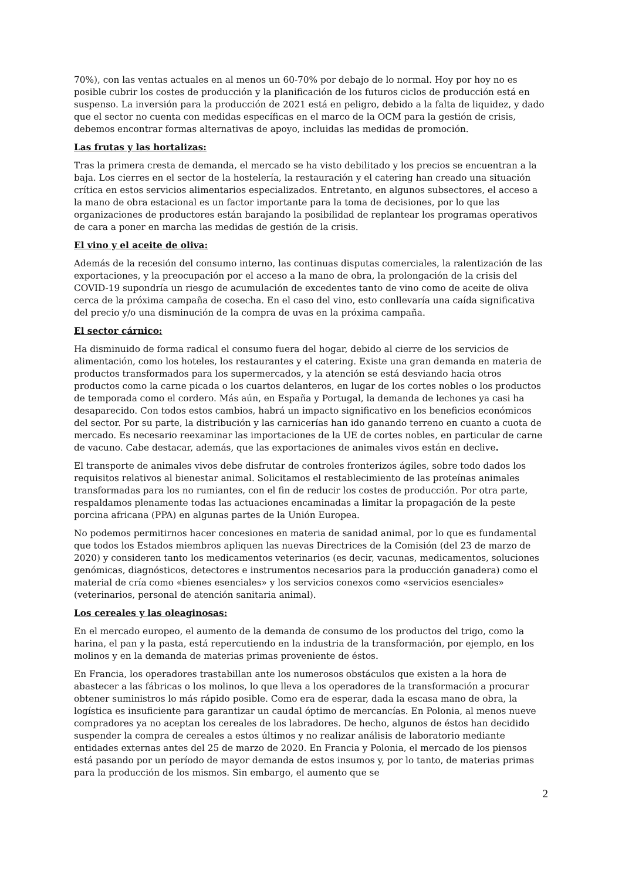70%), con las ventas actuales en al menos un 60-70% por debajo de lo normal. Hoy por hoy no es posible cubrir los costes de producción y la planificación de los futuros ciclos de producción está en suspenso. La inversión para la producción de 2021 está en peligro, debido a la falta de liquidez, y dado que el sector no cuenta con medidas específicas en el marco de la OCM para la gestión de crisis, debemos encontrar formas alternativas de apoyo, incluidas las medidas de promoción.
Las frutas y las hortalizas:
Tras la primera cresta de demanda, el mercado se ha visto debilitado y los precios se encuentran a la baja. Los cierres en el sector de la hostelería, la restauración y el catering han creado una situación crítica en estos servicios alimentarios especializados. Entretanto, en algunos subsectores, el acceso a la mano de obra estacional es un factor importante para la toma de decisiones, por lo que las organizaciones de productores están barajando la posibilidad de replantear los programas operativos de cara a poner en marcha las medidas de gestión de la crisis.
El vino y el aceite de oliva:
Además de la recesión del consumo interno, las continuas disputas comerciales, la ralentización de las exportaciones, y la preocupación por el acceso a la mano de obra, la prolongación de la crisis del COVID-19 supondría un riesgo de acumulación de excedentes tanto de vino como de aceite de oliva cerca de la próxima campaña de cosecha. En el caso del vino, esto conllevaría una caída significativa del precio y/o una disminución de la compra de uvas en la próxima campaña.
El sector cárnico:
Ha disminuido de forma radical el consumo fuera del hogar, debido al cierre de los servicios de alimentación, como los hoteles, los restaurantes y el catering. Existe una gran demanda en materia de productos transformados para los supermercados, y la atención se está desviando hacia otros productos como la carne picada o los cuartos delanteros, en lugar de los cortes nobles o los productos de temporada como el cordero. Más aún, en España y Portugal, la demanda de lechones ya casi ha desaparecido. Con todos estos cambios, habrá un impacto significativo en los beneficios económicos del sector. Por su parte, la distribución y las carnicerías han ido ganando terreno en cuanto a cuota de mercado. Es necesario reexaminar las importaciones de la UE de cortes nobles, en particular de carne de vacuno. Cabe destacar, además, que las exportaciones de animales vivos están en declive.
El transporte de animales vivos debe disfrutar de controles fronterizos ágiles, sobre todo dados los requisitos relativos al bienestar animal. Solicitamos el restablecimiento de las proteínas animales transformadas para los no rumiantes, con el fin de reducir los costes de producción. Por otra parte, respaldamos plenamente todas las actuaciones encaminadas a limitar la propagación de la peste porcina africana (PPA) en algunas partes de la Unión Europea.
No podemos permitirnos hacer concesiones en materia de sanidad animal, por lo que es fundamental que todos los Estados miembros apliquen las nuevas Directrices de la Comisión (del 23 de marzo de 2020) y consideren tanto los medicamentos veterinarios (es decir, vacunas, medicamentos, soluciones genómicas, diagnósticos, detectores e instrumentos necesarios para la producción ganadera) como el material de cría como «bienes esenciales» y los servicios conexos como «servicios esenciales» (veterinarios, personal de atención sanitaria animal).
Los cereales y las oleaginosas:
En el mercado europeo, el aumento de la demanda de consumo de los productos del trigo, como la harina, el pan y la pasta, está repercutiendo en la industria de la transformación, por ejemplo, en los molinos y en la demanda de materias primas proveniente de éstos.
En Francia, los operadores trastabillan ante los numerosos obstáculos que existen a la hora de abastecer a las fábricas o los molinos, lo que lleva a los operadores de la transformación a procurar obtener suministros lo más rápido posible. Como era de esperar, dada la escasa mano de obra, la logística es insuficiente para garantizar un caudal óptimo de mercancías. En Polonia, al menos nueve compradores ya no aceptan los cereales de los labradores. De hecho, algunos de éstos han decidido suspender la compra de cereales a estos últimos y no realizar análisis de laboratorio mediante entidades externas antes del 25 de marzo de 2020. En Francia y Polonia, el mercado de los piensos está pasando por un período de mayor demanda de estos insumos y, por lo tanto, de materias primas para la producción de los mismos. Sin embargo, el aumento que se
2